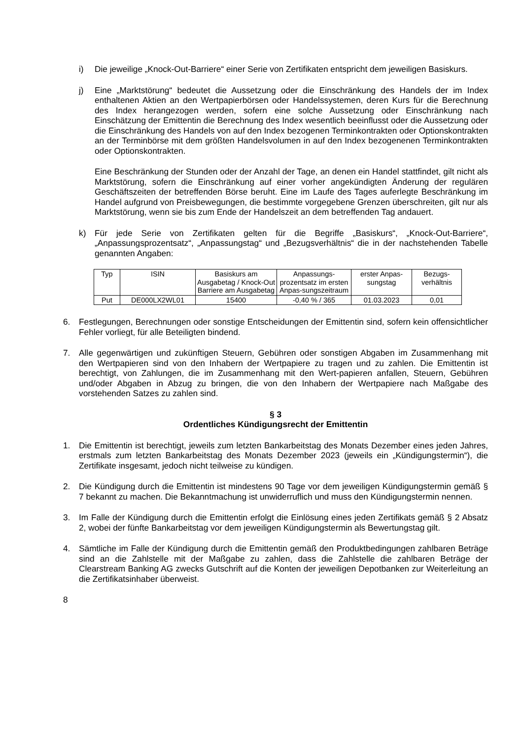i) Die jeweilige „Knock-Out-Barriere“ einer Serie von Zertifikaten entspricht dem jeweiligen Basiskurs.
j) Eine „Marktstörung“ bedeutet die Aussetzung oder die Einschränkung des Handels der im Index enthaltenen Aktien an den Wertpapierbörsen oder Handelssystemen, deren Kurs für die Berechnung des Index herangezogen werden, sofern eine solche Aussetzung oder Einschränkung nach Einschätzung der Emittentin die Berechnung des Index wesentlich beeinflusst oder die Aussetzung oder die Einschränkung des Handels von auf den Index bezogenen Terminkontrakten oder Optionskontrakten an der Terminbörse mit dem größten Handelsvolumen in auf den Index bezogenenen Terminkontrakten oder Optionskontrakten.
Eine Beschränkung der Stunden oder der Anzahl der Tage, an denen ein Handel stattfindet, gilt nicht als Marktstörung, sofern die Einschränkung auf einer vorher angekündigten Änderung der regulären Geschäftszeiten der betreffenden Börse beruht. Eine im Laufe des Tages auferlegte Beschränkung im Handel aufgrund von Preisbewegungen, die bestimmte vorgegebene Grenzen überschreiten, gilt nur als Marktstörung, wenn sie bis zum Ende der Handelszeit an dem betreffenden Tag andauert.
k) Für jede Serie von Zertifikaten gelten für die Begriffe „Basiskurs“, „Knock-Out-Barriere“, „Anpassungsprozentsatz“, „Anpassungstag“ und „Bezugsverhältnis“ die in der nachstehenden Tabelle genannten Angaben:
| Typ | ISIN | Basiskurs am Ausgabetag / Knock-Out Barriere am Ausgabetag | Anpassungs-prozentsatz im ersten Anpas-sungszeitraum | erster Anpas-sungstag | Bezugs-verhältnis |
| Put | DE000LX2WL01 | 15400 | -0,40 % / 365 | 01.03.2023 | 0,01 |
6. Festlegungen, Berechnungen oder sonstige Entscheidungen der Emittentin sind, sofern kein offensichtlicher Fehler vorliegt, für alle Beteiligten bindend.
7. Alle gegenwärtigen und zukünftigen Steuern, Gebühren oder sonstigen Abgaben im Zusammenhang mit den Wertpapieren sind von den Inhabern der Wertpapiere zu tragen und zu zahlen. Die Emittentin ist berechtigt, von Zahlungen, die im Zusammenhang mit den Wert-papieren anfallen, Steuern, Gebühren und/oder Abgaben in Abzug zu bringen, die von den Inhabern der Wertpapiere nach Maßgabe des vorstehenden Satzes zu zahlen sind.
§ 3
Ordentliches Kündigungsrecht der Emittentin
1. Die Emittentin ist berechtigt, jeweils zum letzten Bankarbeitstag des Monats Dezember eines jeden Jahres, erstmals zum letzten Bankarbeitstag des Monats Dezember 2023 (jeweils ein „Kündigungstermin“), die Zertifikate insgesamt, jedoch nicht teilweise zu kündigen.
2. Die Kündigung durch die Emittentin ist mindestens 90 Tage vor dem jeweiligen Kündigungstermin gemäß § 7 bekannt zu machen. Die Bekanntmachung ist unwiderruflich und muss den Kündigungstermin nennen.
3. Im Falle der Kündigung durch die Emittentin erfolgt die Einlösung eines jeden Zertifikats gemäß § 2 Absatz 2, wobei der fünfte Bankarbeitstag vor dem jeweiligen Kündigungstermin als Bewertungstag gilt.
4. Sämtliche im Falle der Kündigung durch die Emittentin gemäß den Produktbedingungen zahlbaren Beträge sind an die Zahlstelle mit der Maßgabe zu zahlen, dass die Zahlstelle die zahlbaren Beträge der Clearstream Banking AG zwecks Gutschrift auf die Konten der jeweiligen Depotbanken zur Weiterleitung an die Zertifikatsinhaber überweist.
8